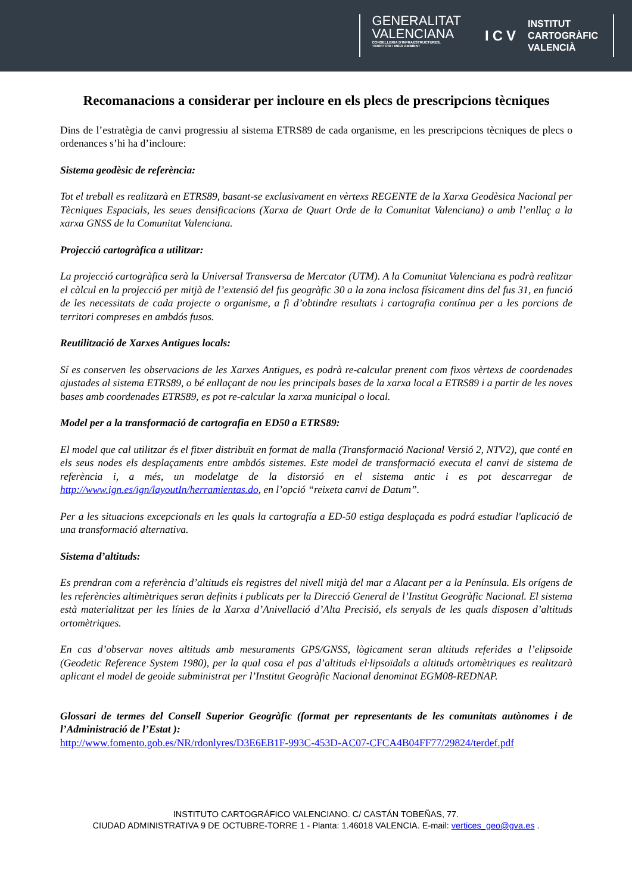GENERALITAT
VALENCIANA
CONSELLERIA D'INFRAESTRUCTURES,
TERRITORI I MEDI AMBIENT
ICV
INSTITUT
CARTOGRÀFIC
VALENCIÀ
Recomanacions a considerar per incloure en els plecs de prescripcions tècniques
Dins de l’estratègia de canvi progressiu al sistema ETRS89 de cada organisme, en les prescripcions tècniques de plecs o ordenances s’hi ha d’incloure:
Sistema geodèsic de referència:
Tot el treball es realitzarà en ETRS89, basant-se exclusivament en vèrtexs REGENTE de la Xarxa Geodèsica Nacional per Tècniques Espacials, les seues densificacions (Xarxa de Quart Orde de la Comunitat Valenciana) o amb l’enllaç a la xarxa GNSS de la Comunitat Valenciana.
Projecció cartogràfica a utilitzar:
La projecció cartogràfica serà la Universal Transversa de Mercator (UTM). A la Comunitat Valenciana es podrà realitzar el càlcul en la projecció per mitjà de l’extensió del fus geogràfic 30 a la zona inclosa físicament dins del fus 31, en funció de les necessitats de cada projecte o organisme, a fi d’obtindre resultats i cartografia contínua per a les porcions de territori compreses en ambdós fusos.
Reutilització de Xarxes Antigues locals:
Sí es conserven les observacions de les Xarxes Antigues, es podrà re-calcular prenent com fixos vèrtexs de coordenades ajustades al sistema ETRS89, o bé enllaçant de nou les principals bases de la xarxa local a ETRS89 i a partir de les noves bases amb coordenades ETRS89, es pot re-calcular la xarxa municipal o local.
Model per a la transformació de cartografia en ED50 a ETRS89:
El model que cal utilitzar és el fitxer distribuït en format de malla (Transformació Nacional Versió 2, NTV2), que conté en els seus nodes els desplaçaments entre ambdós sistemes. Este model de transformació executa el canvi de sistema de referència i, a més, un modelatge de la distorsió en el sistema antic i es pot descarregar de http://www.ign.es/ign/layoutIn/herramientas.do, en l’opció “reixeta canvi de Datum”.
Per a les situacions excepcionals en les quals la cartografía a ED-50 estiga desplaçada es podrá estudiar l'aplicació de una transformació alternativa.
Sistema d’altituds:
Es prendran com a referència d’altituds els registres del nivell mitjà del mar a Alacant per a la Península. Els orígens de les referències altimètriques seran definits i publicats per la Direcció General de l’Institut Geogràfic Nacional. El sistema està materialitzat per les línies de la Xarxa d’Anivellació d’Alta Precisió, els senyals de les quals disposen d’altituds ortomètriques.
En cas d’observar noves altituds amb mesuraments GPS/GNSS, lògicament seran altituds referides a l’elipsoide (Geodetic Reference System 1980), per la qual cosa el pas d’altituds el·lipsoïdals a altituds ortomètriques es realitzarà aplicant el model de geoide subministrat per l’Institut Geogràfic Nacional denominat EGM08-REDNAP.
Glossari de termes del Consell Superior Geogràfic (format per representants de les comunitats autònomes i de l’Administració de l’Estat ):
http://www.fomento.gob.es/NR/rdonlyres/D3E6EB1F-993C-453D-AC07-CFCA4B04FF77/29824/terdef.pdf
INSTITUTO CARTOGRÁFICO VALENCIANO. C/ CASTÁN TOBEÑAS, 77.
CIUDAD ADMINISTRATIVA 9 DE OCTUBRE-TORRE 1 - Planta: 1.46018 VALENCIA. E-mail: vertices_geo@gva.es .